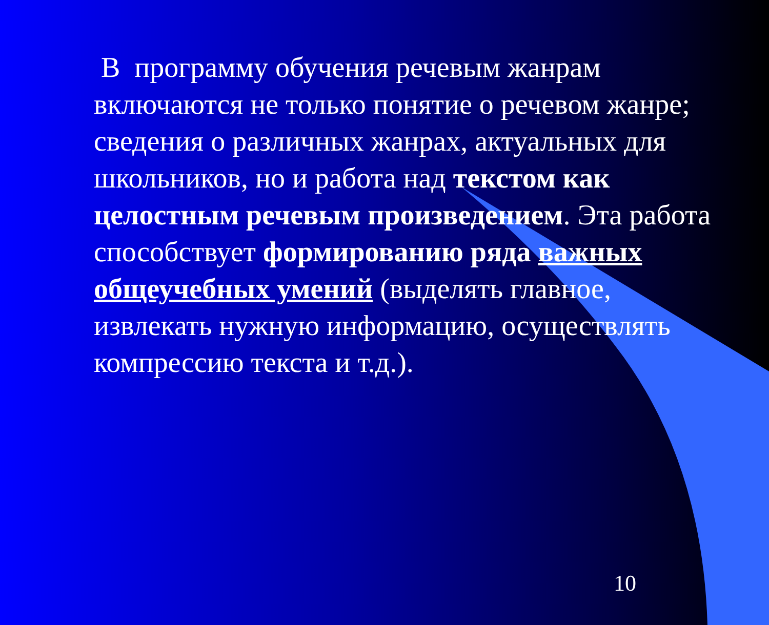В программу обучения речевым жанрам включаются не только понятие о речевом жанре; сведения о различных жанрах, актуальных для школьников, но и работа над текстом как целостным речевым произведением. Эта работа способствует формированию ряда важных общеучебных умений (выделять главное, извлекать нужную информацию, осуществлять компрессию текста и т.д.).
10